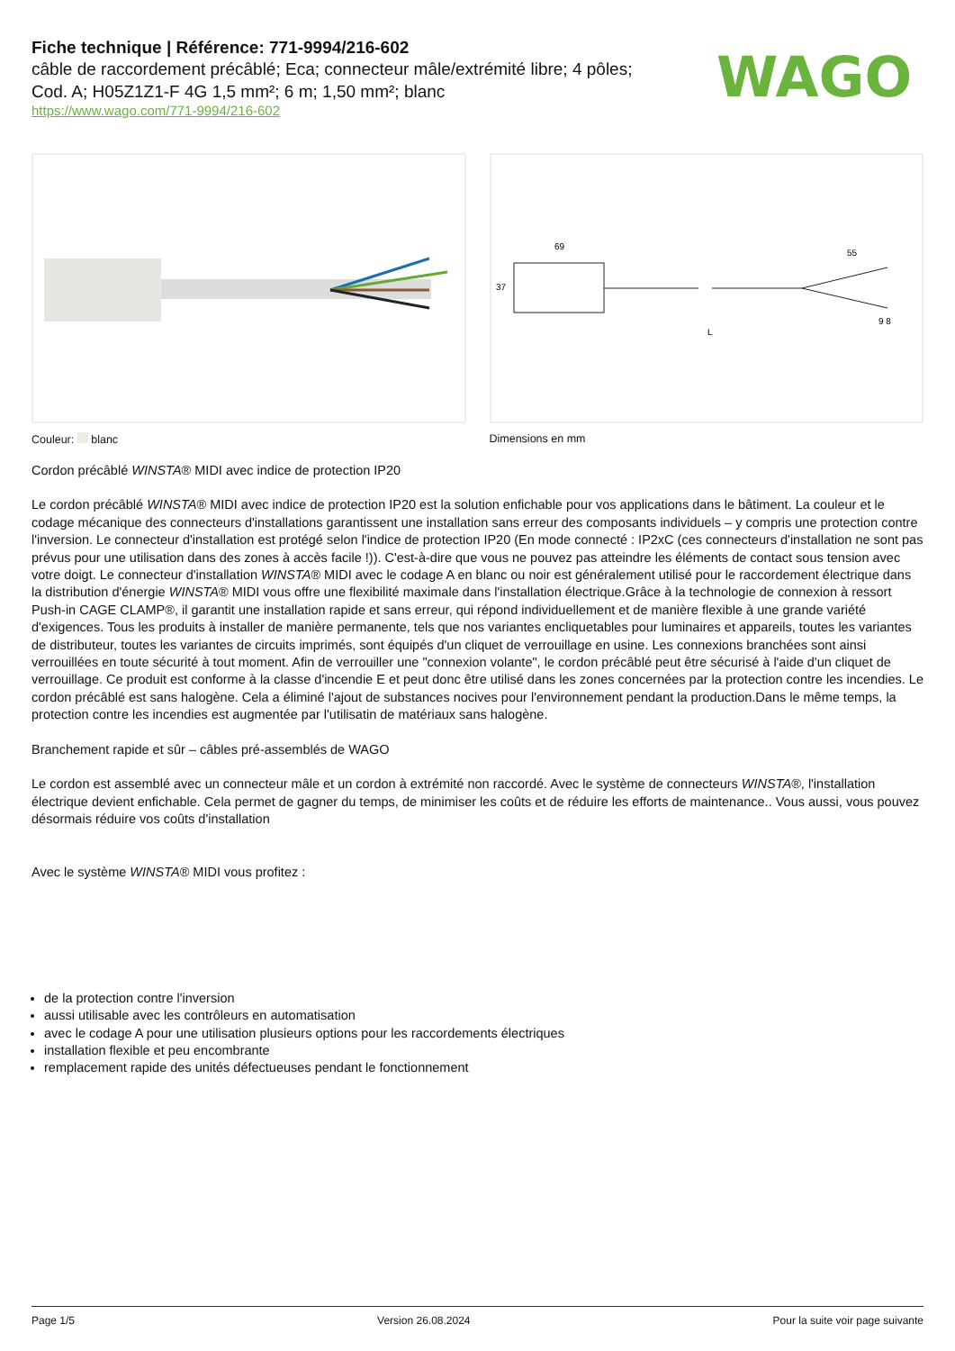Fiche technique | Référence: 771-9994/216-602
câble de raccordement précâblé; Eca; connecteur mâle/extrémité libre; 4 pôles;
Cod. A; H05Z1Z1-F 4G 1,5 mm²; 6 m; 1,50 mm²; blanc
https://www.wago.com/771-9994/216-602
WAGO
Couleur: blanc
69
55
37
L
9 8
Dimensions en mm
Cordon précâblé WINSTA® MIDI avec indice de protection IP20
Le cordon précâblé WINSTA® MIDI avec indice de protection IP20 est la solution enfichable pour vos applications dans le bâtiment. La couleur et le codage mécanique des connecteurs d'installations garantissent une installation sans erreur des composants individuels – y compris une protection contre l'inversion. Le connecteur d'installation est protégé selon l'indice de protection IP20 (En mode connecté : IP2xC (ces connecteurs d'installation ne sont pas prévus pour une utilisation dans des zones à accès facile !)). C'est-à-dire que vous ne pouvez pas atteindre les éléments de contact sous tension avec votre doigt. Le connecteur d'installation WINSTA® MIDI avec le codage A en blanc ou noir est généralement utilisé pour le raccordement électrique dans la distribution d'énergie WINSTA® MIDI vous offre une flexibilité maximale dans l'installation électrique.Grâce à la technologie de connexion à ressort Push-in CAGE CLAMP®, il garantit une installation rapide et sans erreur, qui répond individuellement et de manière flexible à une grande variété d'exigences. Tous les produits à installer de manière permanente, tels que nos variantes encliquetables pour luminaires et appareils, toutes les variantes de distributeur, toutes les variantes de circuits imprimés, sont équipés d'un cliquet de verrouillage en usine. Les connexions branchées sont ainsi verrouillées en toute sécurité à tout moment. Afin de verrouiller une "connexion volante", le cordon précâblé peut être sécurisé à l'aide d'un cliquet de verrouillage. Ce produit est conforme à la classe d'incendie E et peut donc être utilisé dans les zones concernées par la protection contre les incendies. Le cordon précâblé est sans halogène. Cela a éliminé l'ajout de substances nocives pour l'environnement pendant la production.Dans le même temps, la protection contre les incendies est augmentée par l'utilisatin de matériaux sans halogène.
Branchement rapide et sûr – câbles pré-assemblés de WAGO
Le cordon est assemblé avec un connecteur mâle et un cordon à extrémité non raccordé. Avec le système de connecteurs WINSTA®, l'installation électrique devient enfichable. Cela permet de gagner du temps, de minimiser les coûts et de réduire les efforts de maintenance.. Vous aussi, vous pouvez désormais réduire vos coûts d'installation
Avec le système WINSTA® MIDI vous profitez :
de la protection contre l'inversion
aussi utilisable avec les contrôleurs en automatisation
avec le codage A pour une utilisation plusieurs options pour les raccordements électriques
installation flexible et peu encombrante
remplacement rapide des unités défectueuses pendant le fonctionnement
Page 1/5 Version 26.08.2024 Pour la suite voir page suivante